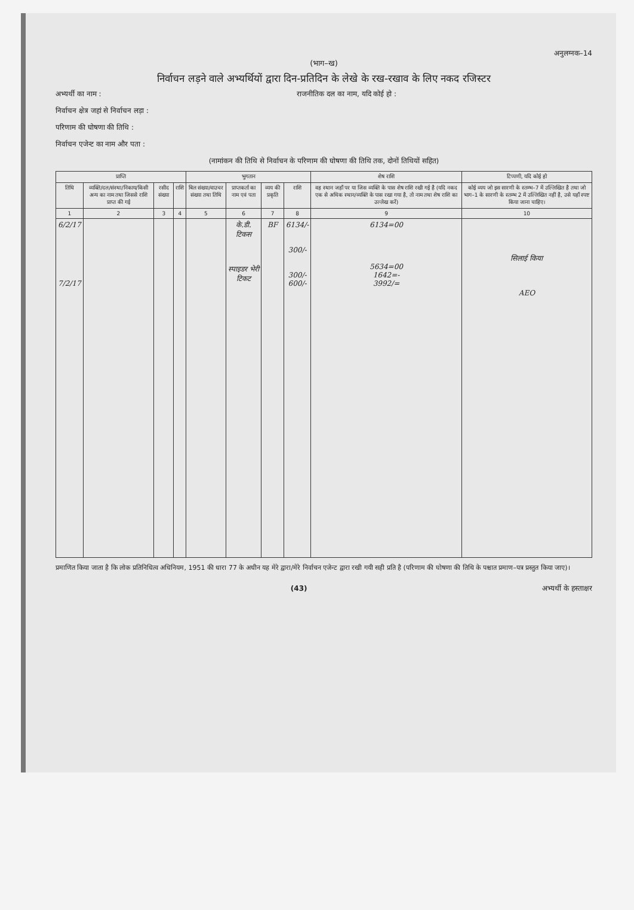अनुलग्नक–14
(भाग–ख)
निर्वाचन लड़ने वाले अभ्यर्थियों द्वारा दिन-प्रतिदिन के लेखे के रख-रखाव के लिए नकद रजिस्टर
अभ्यर्थी का नाम : राजनीतिक दल का नाम, यदि कोई हो :
निर्वाचन क्षेत्र जहां से निर्वाचन लड़ा :
परिणाम की घोषणा की तिथि :
निर्वाचन एजेन्ट का नाम और पता :
(नामांकन की तिथि से निर्वाचन के परिणाम की घोषणा की तिथि तक, दोनों तिथियों सहित)
| प्राप्ति | | | | भुगतान | | | | शेष राशि | टिप्पणी, यदि कोई हो |
| --- | --- | --- | --- | --- | --- | --- | --- | --- | --- |
| तिथि | व्यक्ति/दल/संस्था/निकाय/किसी अन्य का नाम तथा जिससे राशि प्राप्त की गई | रसीद संख्या | राशि | बिल संख्या/वाउचर संख्या तथा तिथि | प्राप्तकर्ता का नाम एवं पता | व्यय की प्रकृति | राशि | वह स्थान जहाँ पर या जिस व्यक्ति के पास शेष राशि रखी गई है (यदि नकद एक से अधिक स्थान/व्यक्ति के पास रखा गया है, तो नाम तथा शेष राशि का उल्लेख करें) | कोई व्यय जो इस सारणी के स्तम्भ–7 में उल्लिखित है तथा जो भाग–1 के सारणी के स्तम्भ 2 में उल्लिखित नहीं है, उसे यहाँ स्पष्ट किया जाना चाहिए। |
| 1 | 2 | 3 | 4 | 5 | 6 | 7 | 8 | 9 | 10 |
| 6/2/17 7/2/17 | | | | | के.डी. टिकस स्पाइडर भेरी टिकट | BF | 6134/- 300/- 300/- 600/- | 6134=00 5634=00 1642=- 3992/= | सिलाई किया AEO |
प्रमाणित किया जाता है कि लोक प्रतिनिधित्व अधिनियम, 1951 की धारा 77 के अधीन यह मेरे द्वारा/मेरे निर्वाचन एजेन्ट द्वारा रखी गयी सही प्रति है (परिणाम की घोषणा की तिथि के पश्चात प्रमाण–पत्र प्रस्तुत किया जाए)।
(43) अभ्यर्थी के हस्ताक्षर